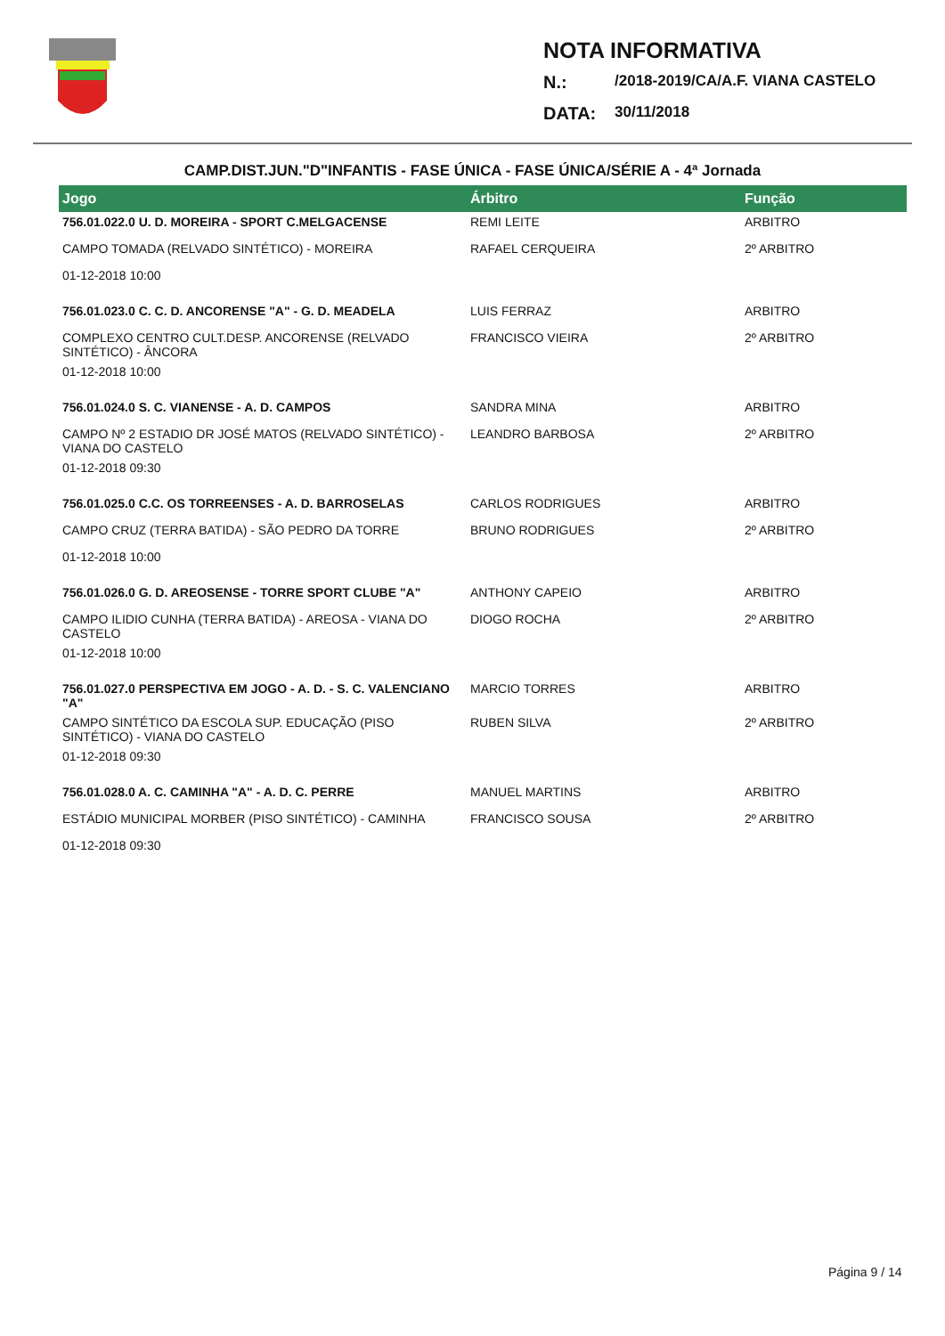NOTA INFORMATIVA
N.: /2018-2019/CA/A.F. VIANA CASTELO
DATA: 30/11/2018
CAMP.DIST.JUN."D"INFANTIS - FASE ÚNICA - FASE ÚNICA/SÉRIE A - 4ª Jornada
| Jogo | Árbitro | Função |
| --- | --- | --- |
| 756.01.022.0 U. D. MOREIRA - SPORT C.MELGACENSE | REMI LEITE | ARBITRO |
| CAMPO TOMADA (RELVADO SINTÉTICO) - MOREIRA | RAFAEL CERQUEIRA | 2º ARBITRO |
| 01-12-2018 10:00 | | |
| 756.01.023.0 C. C. D. ANCORENSE "A" - G. D. MEADELA | LUIS FERRAZ | ARBITRO |
| COMPLEXO CENTRO CULT.DESP. ANCORENSE (RELVADO SINTÉTICO) - ÂNCORA | FRANCISCO VIEIRA | 2º ARBITRO |
| 01-12-2018 10:00 | | |
| 756.01.024.0 S. C. VIANENSE - A. D. CAMPOS | SANDRA MINA | ARBITRO |
| CAMPO Nº 2 ESTADIO DR JOSÉ MATOS (RELVADO SINTÉTICO) - VIANA DO CASTELO | LEANDRO BARBOSA | 2º ARBITRO |
| 01-12-2018 09:30 | | |
| 756.01.025.0 C.C. OS TORREENSES - A. D. BARROSELAS | CARLOS RODRIGUES | ARBITRO |
| CAMPO CRUZ (TERRA BATIDA) - SÃO PEDRO DA TORRE | BRUNO RODRIGUES | 2º ARBITRO |
| 01-12-2018 10:00 | | |
| 756.01.026.0 G. D. AREOSENSE - TORRE SPORT CLUBE "A" | ANTHONY CAPEIO | ARBITRO |
| CAMPO ILIDIO CUNHA (TERRA BATIDA) - AREOSA - VIANA DO CASTELO | DIOGO ROCHA | 2º ARBITRO |
| 01-12-2018 10:00 | | |
| 756.01.027.0 PERSPECTIVA EM JOGO - A. D. - S. C. VALENCIANO "A" | MARCIO TORRES | ARBITRO |
| CAMPO SINTÉTICO DA ESCOLA SUP. EDUCAÇÃO (PISO SINTÉTICO) - VIANA DO CASTELO | RUBEN SILVA | 2º ARBITRO |
| 01-12-2018 09:30 | | |
| 756.01.028.0 A. C. CAMINHA "A" - A. D. C. PERRE | MANUEL MARTINS | ARBITRO |
| ESTÁDIO MUNICIPAL MORBER (PISO SINTÉTICO) - CAMINHA | FRANCISCO SOUSA | 2º ARBITRO |
| 01-12-2018 09:30 | | |
Página 9 / 14